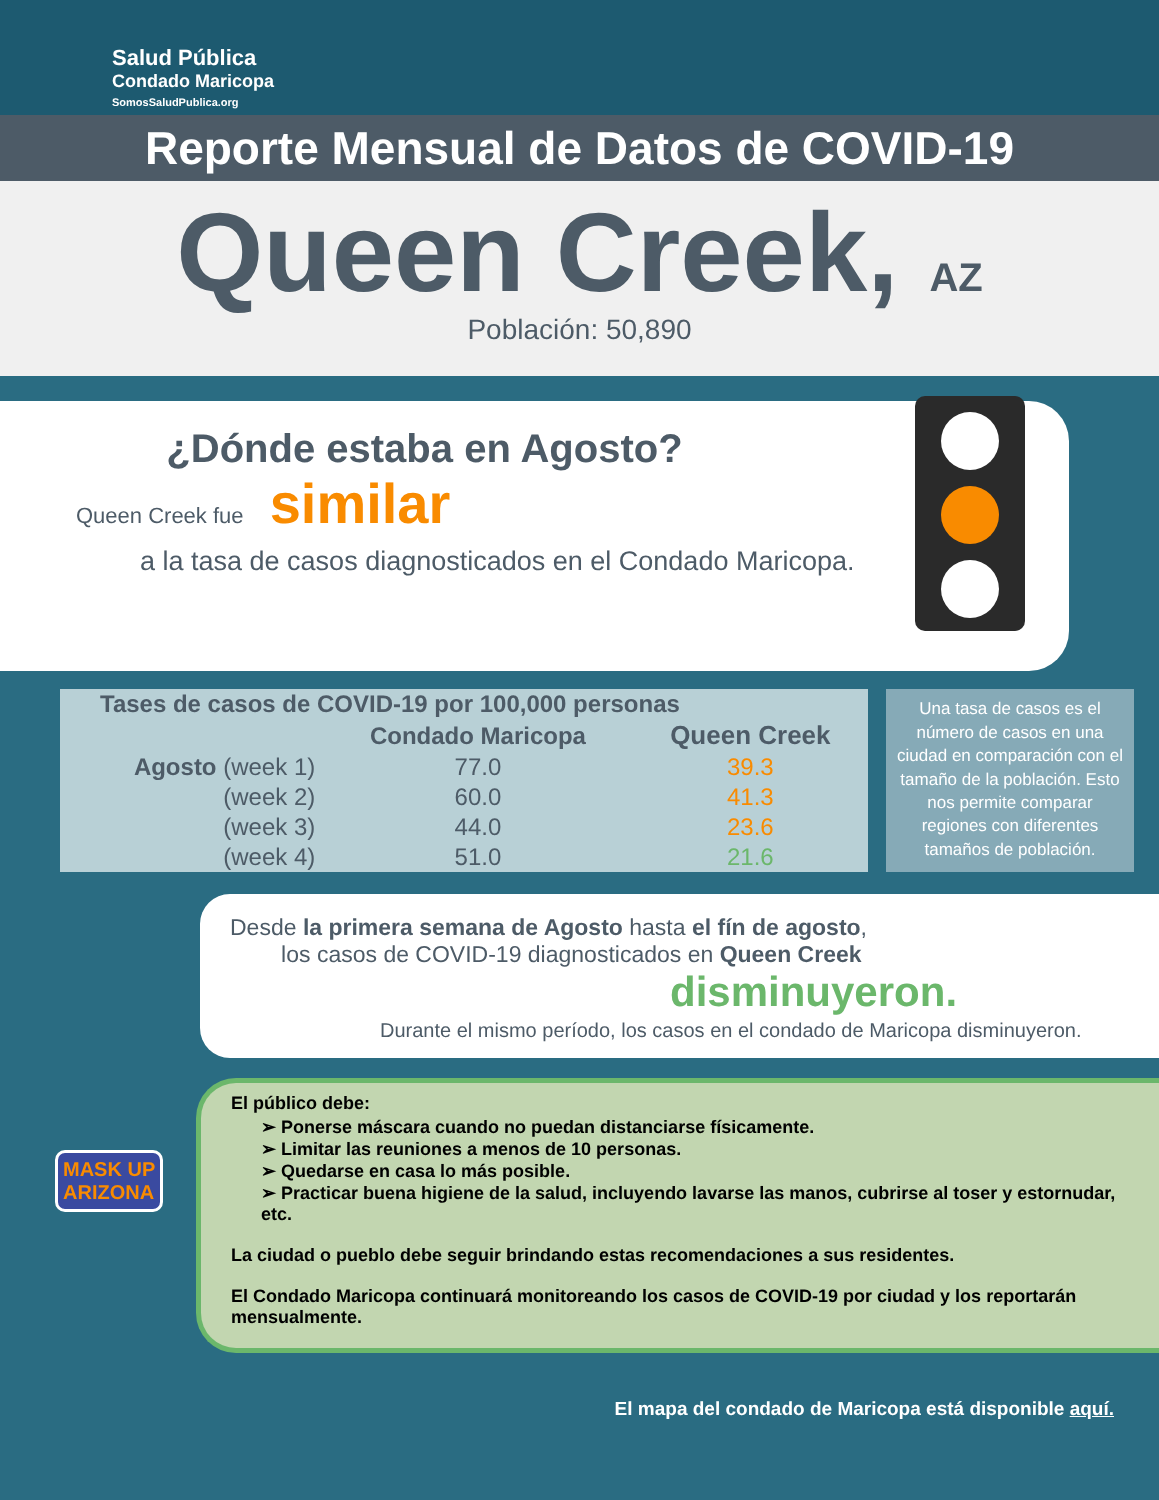Salud Pública
Condado Maricopa
SomosSaludPublica.org
Reporte Mensual de Datos de COVID-19
Queen Creek, AZ
Población: 50,890
¿Dónde estaba en Agosto?
Queen Creek fue similar
a la tasa de casos diagnosticados en el Condado Maricopa.
| Tases de casos de COVID-19 por 100,000 personas | | |
| --- | --- | --- |
| | Condado Maricopa | Queen Creek |
| Agosto (week 1) | 77.0 | 39.3 |
| (week 2) | 60.0 | 41.3 |
| (week 3) | 44.0 | 23.6 |
| (week 4) | 51.0 | 21.6 |
Una tasa de casos es el número de casos en una ciudad en comparación con el tamaño de la población. Esto nos permite comparar regiones con diferentes tamaños de población.
Desde la primera semana de Agosto hasta el fín de agosto,
los casos de COVID-19 diagnosticados en Queen Creek
disminuyeron.
Durante el mismo período, los casos en el condado de Maricopa disminuyeron.
MASK UP
ARIZONA
El público debe:
➢ Ponerse máscara cuando no puedan distanciarse físicamente.
➢ Limitar las reuniones a menos de 10 personas.
➢ Quedarse en casa lo más posible.
➢ Practicar buena higiene de la salud, incluyendo lavarse las manos, cubrirse al toser y estornudar, etc.
La ciudad o pueblo debe seguir brindando estas recomendaciones a sus residentes.
El Condado Maricopa continuará monitoreando los casos de COVID-19 por ciudad y los reportarán mensualmente.
El mapa del condado de Maricopa está disponible aquí.